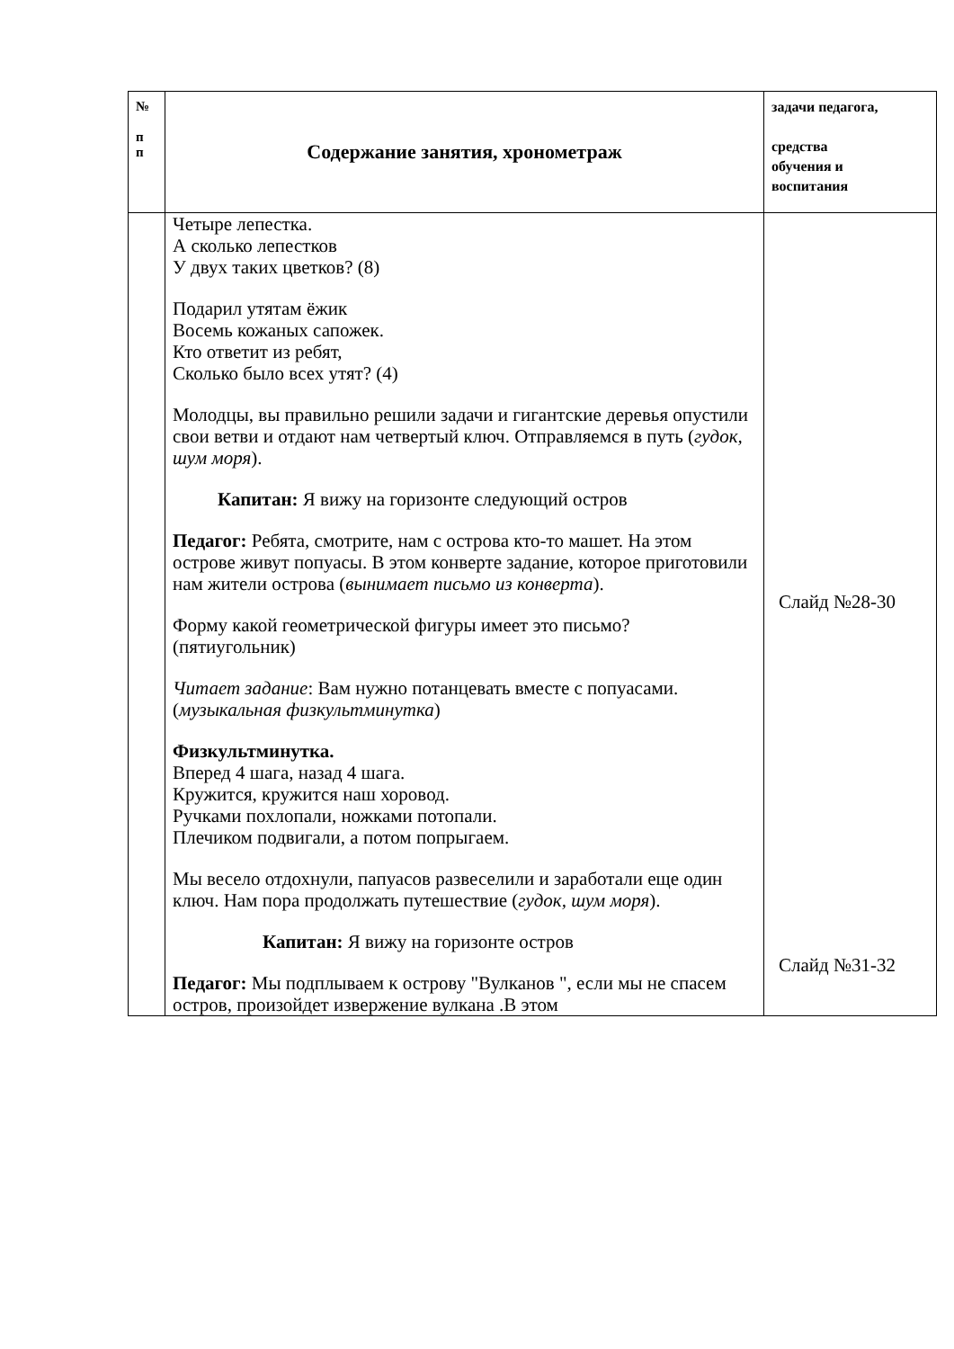| № п п | Содержание занятия, хронометраж | задачи педагога, средства обучения и воспитания |
| --- | --- | --- |
| | Четыре лепестка. А сколько лепестков У двух таких цветков? (8) Подарил утятам ёжик Восемь кожаных сапожек. Кто ответит из ребят, Сколько было всех утят? (4) Молодцы, вы правильно решили задачи и гигантские деревья опустили свои ветви и отдают нам четвертый ключ. Отправляемся в путь ( гудок, шум моря ). Капитан: Я вижу на горизонте следующий остров Педагог: Ребята, смотрите, нам с острова кто-то машет. На этом острове живут попуасы. В этом конверте задание, которое приготовили нам жители острова ( вынимает письмо из конверта ). Форму какой геометрической фигуры имеет это письмо? (пятиугольник) Читает задание : Вам нужно потанцевать вместе с попуасами. ( музыкальная физкультминутка ) Физкультминутка. Вперед 4 шага, назад 4 шага. Кружится, кружится наш хоровод. Ручками похлопали, ножками потопали. Плечиком подвигали, а потом попрыгаем. Мы весело отдохнули, папуасов развеселили и заработали еще один ключ. Нам пора продолжать путешествие ( гудок, шум моря ). Капитан: Я вижу на горизонте остров Педагог: Мы подплываем к острову "Вулканов ", если мы не спасем остров, произойдет извержение вулкана .В этом | Слайд №28-30 Слайд №31-32 |